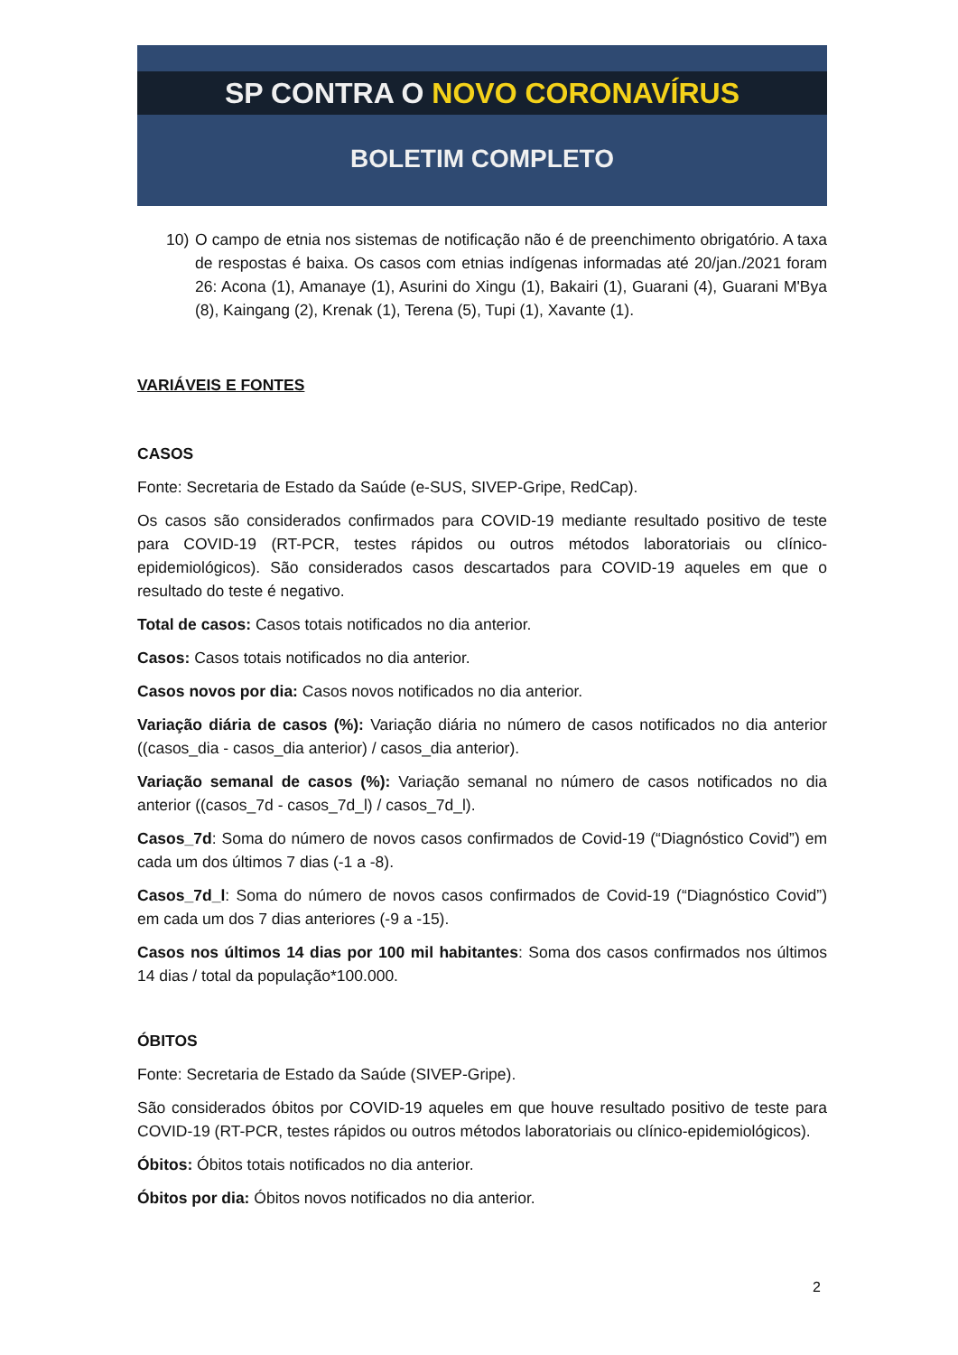SP CONTRA O NOVO CORONAVÍRUS
BOLETIM COMPLETO
10) O campo de etnia nos sistemas de notificação não é de preenchimento obrigatório. A taxa de respostas é baixa. Os casos com etnias indígenas informadas até 20/jan./2021 foram 26: Acona (1), Amanaye (1), Asurini do Xingu (1), Bakairi (1), Guarani (4), Guarani M'Bya (8), Kaingang (2), Krenak (1), Terena (5), Tupi (1), Xavante (1).
VARIÁVEIS E FONTES
CASOS
Fonte: Secretaria de Estado da Saúde (e-SUS, SIVEP-Gripe, RedCap).
Os casos são considerados confirmados para COVID-19 mediante resultado positivo de teste para COVID-19 (RT-PCR, testes rápidos ou outros métodos laboratoriais ou clínico-epidemiológicos). São considerados casos descartados para COVID-19 aqueles em que o resultado do teste é negativo.
Total de casos: Casos totais notificados no dia anterior.
Casos: Casos totais notificados no dia anterior.
Casos novos por dia: Casos novos notificados no dia anterior.
Variação diária de casos (%): Variação diária no número de casos notificados no dia anterior ((casos_dia - casos_dia anterior) / casos_dia anterior).
Variação semanal de casos (%): Variação semanal no número de casos notificados no dia anterior ((casos_7d - casos_7d_l) / casos_7d_l).
Casos_7d: Soma do número de novos casos confirmados de Covid-19 (“Diagnóstico Covid”) em cada um dos últimos 7 dias (-1 a -8).
Casos_7d_l: Soma do número de novos casos confirmados de Covid-19 (“Diagnóstico Covid”) em cada um dos 7 dias anteriores (-9 a -15).
Casos nos últimos 14 dias por 100 mil habitantes: Soma dos casos confirmados nos últimos 14 dias / total da população*100.000.
ÓBITOS
Fonte: Secretaria de Estado da Saúde (SIVEP-Gripe).
São considerados óbitos por COVID-19 aqueles em que houve resultado positivo de teste para COVID-19 (RT-PCR, testes rápidos ou outros métodos laboratoriais ou clínico-epidemiológicos).
Óbitos: Óbitos totais notificados no dia anterior.
Óbitos por dia: Óbitos novos notificados no dia anterior.
2